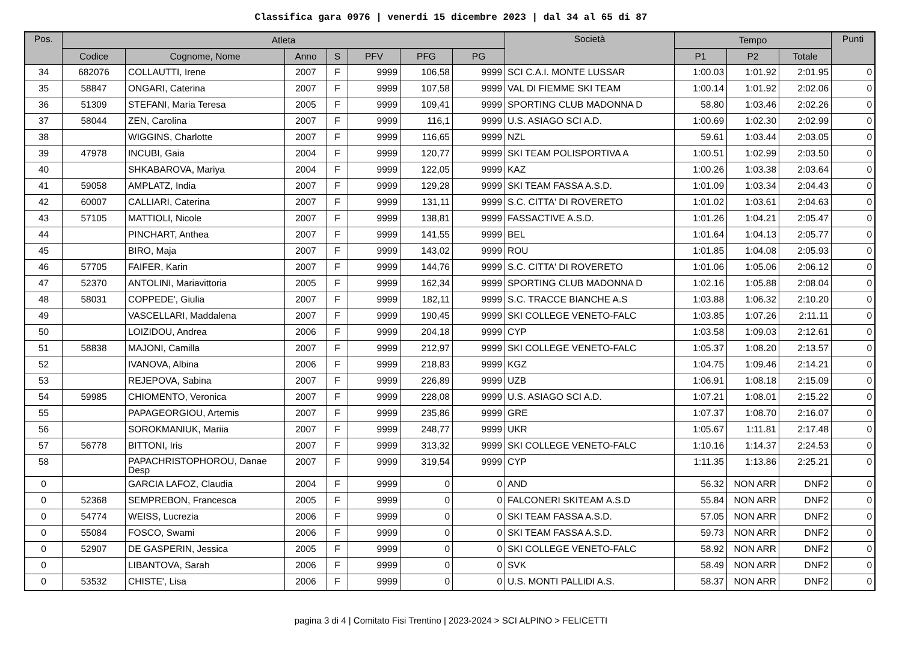Classifica gara 0976 | venerdi 15 dicembre 2023 | dal 34 al 65 di 87
| Pos. | Atleta | | | | | | | Società | Tempo | | | Punti |
| --- | --- | --- | --- | --- | --- | --- | --- | --- | --- | --- | --- | --- |
| | Codice | Cognome, Nome | Anno | S | PFV | PFG | PG | | P1 | P2 | Totale | |
| 34 | 682076 | COLLAUTTI, Irene | 2007 | F | 9999 | 106,58 | 9999 | SCI C.A.I. MONTE LUSSAR | 1:00.03 | 1:01.92 | 2:01.95 | 0 |
| 35 | 58847 | ONGARI, Caterina | 2007 | F | 9999 | 107,58 | 9999 | VAL DI FIEMME SKI TEAM | 1:00.14 | 1:01.92 | 2:02.06 | 0 |
| 36 | 51309 | STEFANI, Maria Teresa | 2005 | F | 9999 | 109,41 | 9999 | SPORTING CLUB MADONNA D | 58.80 | 1:03.46 | 2:02.26 | 0 |
| 37 | 58044 | ZEN, Carolina | 2007 | F | 9999 | 116,1 | 9999 | U.S. ASIAGO SCI A.D. | 1:00.69 | 1:02.30 | 2:02.99 | 0 |
| 38 | | WIGGINS, Charlotte | 2007 | F | 9999 | 116,65 | 9999 | NZL | 59.61 | 1:03.44 | 2:03.05 | 0 |
| 39 | 47978 | INCUBI, Gaia | 2004 | F | 9999 | 120,77 | 9999 | SKI TEAM POLISPORTIVA A | 1:00.51 | 1:02.99 | 2:03.50 | 0 |
| 40 | | SHKABAROVA, Mariya | 2004 | F | 9999 | 122,05 | 9999 | KAZ | 1:00.26 | 1:03.38 | 2:03.64 | 0 |
| 41 | 59058 | AMPLATZ, India | 2007 | F | 9999 | 129,28 | 9999 | SKI TEAM FASSA A.S.D. | 1:01.09 | 1:03.34 | 2:04.43 | 0 |
| 42 | 60007 | CALLIARI, Caterina | 2007 | F | 9999 | 131,11 | 9999 | S.C. CITTA' DI ROVERETO | 1:01.02 | 1:03.61 | 2:04.63 | 0 |
| 43 | 57105 | MATTIOLI, Nicole | 2007 | F | 9999 | 138,81 | 9999 | FASSACTIVE A.S.D. | 1:01.26 | 1:04.21 | 2:05.47 | 0 |
| 44 | | PINCHART, Anthea | 2007 | F | 9999 | 141,55 | 9999 | BEL | 1:01.64 | 1:04.13 | 2:05.77 | 0 |
| 45 | | BIRO, Maja | 2007 | F | 9999 | 143,02 | 9999 | ROU | 1:01.85 | 1:04.08 | 2:05.93 | 0 |
| 46 | 57705 | FAIFER, Karin | 2007 | F | 9999 | 144,76 | 9999 | S.C. CITTA' DI ROVERETO | 1:01.06 | 1:05.06 | 2:06.12 | 0 |
| 47 | 52370 | ANTOLINI, Mariavittoria | 2005 | F | 9999 | 162,34 | 9999 | SPORTING CLUB MADONNA D | 1:02.16 | 1:05.88 | 2:08.04 | 0 |
| 48 | 58031 | COPPEDE', Giulia | 2007 | F | 9999 | 182,11 | 9999 | S.C. TRACCE BIANCHE A.S | 1:03.88 | 1:06.32 | 2:10.20 | 0 |
| 49 | | VASCELLARI, Maddalena | 2007 | F | 9999 | 190,45 | 9999 | SKI COLLEGE VENETO-FALC | 1:03.85 | 1:07.26 | 2:11.11 | 0 |
| 50 | | LOIZIDOU, Andrea | 2006 | F | 9999 | 204,18 | 9999 | CYP | 1:03.58 | 1:09.03 | 2:12.61 | 0 |
| 51 | 58838 | MAJONI, Camilla | 2007 | F | 9999 | 212,97 | 9999 | SKI COLLEGE VENETO-FALC | 1:05.37 | 1:08.20 | 2:13.57 | 0 |
| 52 | | IVANOVA, Albina | 2006 | F | 9999 | 218,83 | 9999 | KGZ | 1:04.75 | 1:09.46 | 2:14.21 | 0 |
| 53 | | REJEPOVA, Sabina | 2007 | F | 9999 | 226,89 | 9999 | UZB | 1:06.91 | 1:08.18 | 2:15.09 | 0 |
| 54 | 59985 | CHIOMENTO, Veronica | 2007 | F | 9999 | 228,08 | 9999 | U.S. ASIAGO SCI A.D. | 1:07.21 | 1:08.01 | 2:15.22 | 0 |
| 55 | | PAPAGEORGIOU, Artemis | 2007 | F | 9999 | 235,86 | 9999 | GRE | 1:07.37 | 1:08.70 | 2:16.07 | 0 |
| 56 | | SOROKMANIUK, Mariia | 2007 | F | 9999 | 248,77 | 9999 | UKR | 1:05.67 | 1:11.81 | 2:17.48 | 0 |
| 57 | 56778 | BITTONI, Iris | 2007 | F | 9999 | 313,32 | 9999 | SKI COLLEGE VENETO-FALC | 1:10.16 | 1:14.37 | 2:24.53 | 0 |
| 58 | | PAPACHRISTOPHOROU, Danae Desp | 2007 | F | 9999 | 319,54 | 9999 | CYP | 1:11.35 | 1:13.86 | 2:25.21 | 0 |
| 0 | | GARCIA LAFOZ, Claudia | 2004 | F | 9999 | 0 | 0 | AND | 56.32 | NON ARR | DNF2 | 0 |
| 0 | 52368 | SEMPREBON, Francesca | 2005 | F | 9999 | 0 | 0 | FALCONERI SKITEAM A.S.D | 55.84 | NON ARR | DNF2 | 0 |
| 0 | 54774 | WEISS, Lucrezia | 2006 | F | 9999 | 0 | 0 | SKI TEAM FASSA A.S.D. | 57.05 | NON ARR | DNF2 | 0 |
| 0 | 55084 | FOSCO, Swami | 2006 | F | 9999 | 0 | 0 | SKI TEAM FASSA A.S.D. | 59.73 | NON ARR | DNF2 | 0 |
| 0 | 52907 | DE GASPERIN, Jessica | 2005 | F | 9999 | 0 | 0 | SKI COLLEGE VENETO-FALC | 58.92 | NON ARR | DNF2 | 0 |
| 0 | | LIBANTOVA, Sarah | 2006 | F | 9999 | 0 | 0 | SVK | 58.49 | NON ARR | DNF2 | 0 |
| 0 | 53532 | CHISTE', Lisa | 2006 | F | 9999 | 0 | 0 | U.S. MONTI PALLIDI A.S. | 58.37 | NON ARR | DNF2 | 0 |
pagina 3 di 4 | Comitato Fisi Trentino | 2023-2024 > SCI ALPINO > FELICETTI